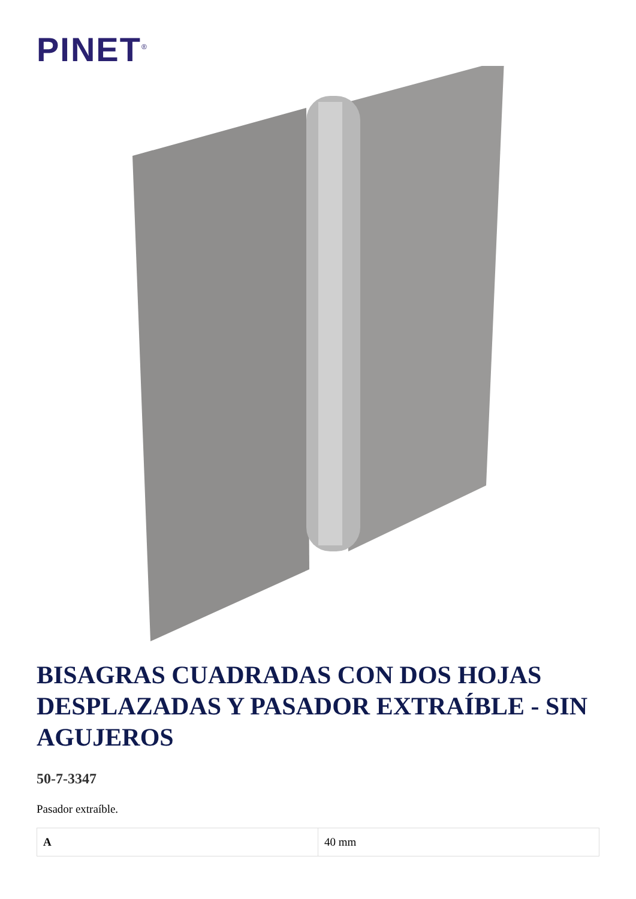PINET<sup>®</sup>
BISAGRAS CUADRADAS CON DOS HOJAS DESPLAZADAS Y PASADOR EXTRAÍBLE - SIN AGUJEROS
50-7-3347
Pasador extraíble.
| A | 40 mm |